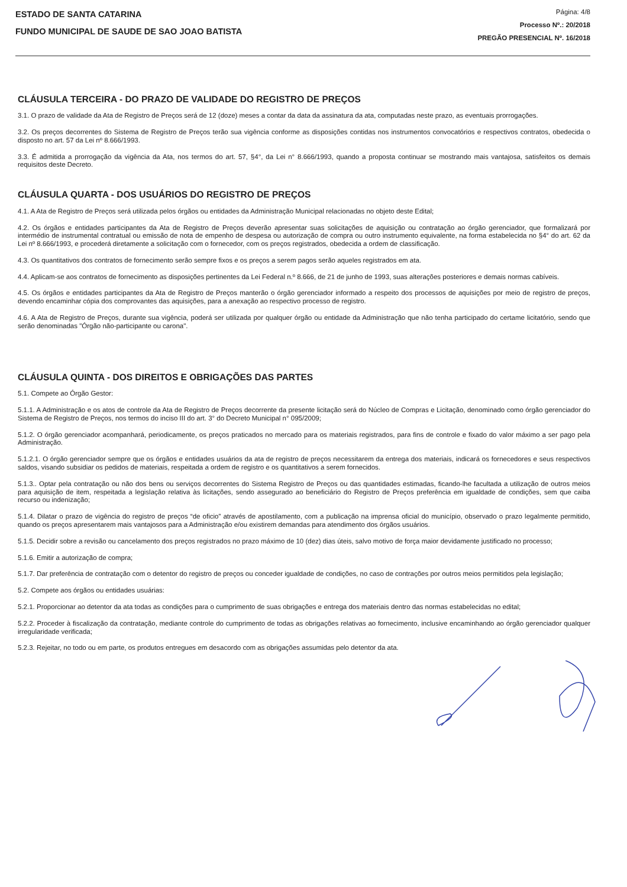ESTADO DE SANTA CATARINA
FUNDO MUNICIPAL DE SAUDE DE SAO JOAO BATISTA
Página: 4/8
Processo Nº.: 20/2018
PREGÃO PRESENCIAL Nº. 16/2018
CLÁUSULA TERCEIRA - DO PRAZO DE VALIDADE DO REGISTRO DE PREÇOS
3.1. O prazo de validade da Ata de Registro de Preços será de 12 (doze) meses a contar da data da assinatura da ata, computadas neste prazo, as eventuais prorrogações.
3.2. Os preços decorrentes do Sistema de Registro de Preços terão sua vigência conforme as disposições contidas nos instrumentos convocatórios e respectivos contratos, obedecida o disposto no art. 57 da Lei nº 8.666/1993.
3.3. É admitida a prorrogação da vigência da Ata, nos termos do art. 57, §4°, da Lei n° 8.666/1993, quando a proposta continuar se mostrando mais vantajosa, satisfeitos os demais requisitos deste Decreto.
CLÁUSULA QUARTA - DOS USUÁRIOS DO REGISTRO DE PREÇOS
4.1. A Ata de Registro de Preços será utilizada pelos órgãos ou entidades da Administração Municipal relacionadas no objeto deste Edital;
4.2. Os órgãos e entidades participantes da Ata de Registro de Preços deverão apresentar suas solicitações de aquisição ou contratação ao órgão gerenciador, que formalizará por intermédio de instrumental contratual ou emissão de nota de empenho de despesa ou autorização de compra ou outro instrumento equivalente, na forma estabelecida no §4° do art. 62 da Lei nº 8.666/1993, e procederá diretamente a solicitação com o fornecedor, com os preços registrados, obedecida a ordem de classificação.
4.3. Os quantitativos dos contratos de fornecimento serão sempre fixos e os preços a serem pagos serão aqueles registrados em ata.
4.4. Aplicam-se aos contratos de fornecimento as disposições pertinentes da Lei Federal n.º 8.666, de 21 de junho de 1993, suas alterações posteriores e demais normas cabíveis.
4.5. Os órgãos e entidades participantes da Ata de Registro de Preços manterão o órgão gerenciador informado a respeito dos processos de aquisições por meio de registro de preços, devendo encaminhar cópia dos comprovantes das aquisições, para a anexação ao respectivo processo de registro.
4.6. A Ata de Registro de Preços, durante sua vigência, poderá ser utilizada por qualquer órgão ou entidade da Administração que não tenha participado do certame licitatório, sendo que serão denominadas "Órgão não-participante ou carona".
CLÁUSULA QUINTA - DOS DIREITOS E OBRIGAÇÕES DAS PARTES
5.1. Compete ao Órgão Gestor:
5.1.1. A Administração e os atos de controle da Ata de Registro de Preços decorrente da presente licitação será do Núcleo de Compras e Licitação, denominado como órgão gerenciador do Sistema de Registro de Preços, nos termos do inciso III do art. 3° do Decreto Municipal n° 095/2009;
5.1.2. O órgão gerenciador acompanhará, periodicamente, os preços praticados no mercado para os materiais registrados, para fins de controle e fixado do valor máximo a ser pago pela Administração.
5.1.2.1. O órgão gerenciador sempre que os órgãos e entidades usuários da ata de registro de preços necessitarem da entrega dos materiais, indicará os fornecedores e seus respectivos saldos, visando subsidiar os pedidos de materiais, respeitada a ordem de registro e os quantitativos a serem fornecidos.
5.1.3.. Optar pela contratação ou não dos bens ou serviços decorrentes do Sistema Registro de Preços ou das quantidades estimadas, ficando-lhe facultada a utilização de outros meios para aquisição de item, respeitada a legislação relativa às licitações, sendo assegurado ao beneficiário do Registro de Preços preferência em igualdade de condições, sem que caiba recurso ou indenização;
5.1.4. Dilatar o prazo de vigência do registro de preços “de oficio” através de apostilamento, com a publicação na imprensa oficial do município, observado o prazo legalmente permitido, quando os preços apresentarem mais vantajosos para a Administração e/ou existirem demandas para atendimento dos órgãos usuários.
5.1.5. Decidir sobre a revisão ou cancelamento dos preços registrados no prazo máximo de 10 (dez) dias úteis, salvo motivo de força maior devidamente justificado no processo;
5.1.6. Emitir a autorização de compra;
5.1.7. Dar preferência de contratação com o detentor do registro de preços ou conceder igualdade de condições, no caso de contrações por outros meios permitidos pela legislação;
5.2. Compete aos órgãos ou entidades usuárias:
5.2.1. Proporcionar ao detentor da ata todas as condições para o cumprimento de suas obrigações e entrega dos materiais dentro das normas estabelecidas no edital;
5.2.2. Proceder à fiscalização da contratação, mediante controle do cumprimento de todas as obrigações relativas ao fornecimento, inclusive encaminhando ao órgão gerenciador qualquer irregularidade verificada;
5.2.3. Rejeitar, no todo ou em parte, os produtos entregues em desacordo com as obrigações assumidas pelo detentor da ata.